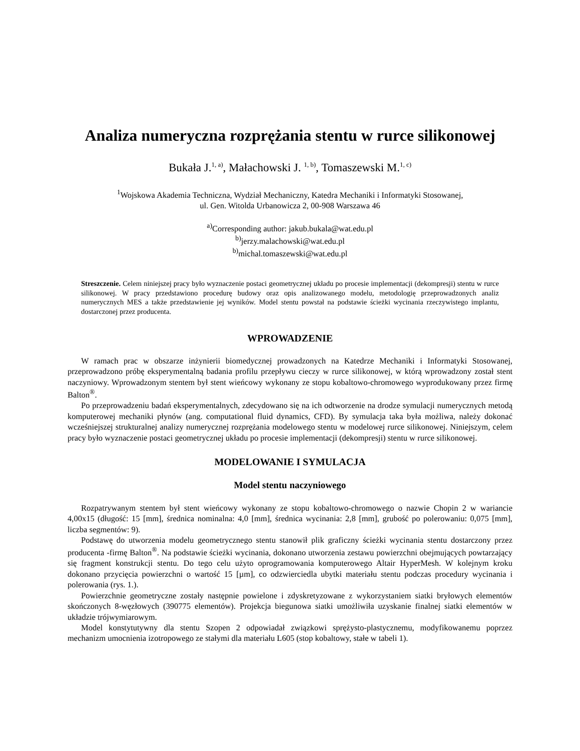Analiza numeryczna rozprężania stentu w rurce silikonowej
Bukała J.<sup>1, a)</sup>, Małachowski J. <sup>1, b)</sup>, Tomaszewski M.<sup>1, c)</sup>
<sup>1</sup> Wojskowa Akademia Techniczna, Wydział Mechaniczny, Katedra Mechaniki i Informatyki Stosowanej,
ul. Gen. Witolda Urbanowicza 2, 00-908 Warszawa 46
<sup>a)</sup> Corresponding author: jakub.bukala@wat.edu.pl
<sup>b)</sup> jerzy.malachowski@wat.edu.pl
<sup>b)</sup> michal.tomaszewski@wat.edu.pl
Streszczenie. Celem niniejszej pracy było wyznaczenie postaci geometrycznej układu po procesie implementacji (dekompresji) stentu w rurce silikonowej. W pracy przedstawiono procedurę budowy oraz opis analizowanego modelu, metodologię przeprowadzonych analiz numerycznych MES a także przedstawienie jej wyników. Model stentu powstał na podstawie ścieżki wycinania rzeczywistego implantu, dostarczonej przez producenta.
WPROWADZENIE
W ramach prac w obszarze inżynierii biomedycznej prowadzonych na Katedrze Mechaniki i Informatyki Stosowanej, przeprowadzono próbę eksperymentalną badania profilu przepływu cieczy w rurce silikonowej, w którą wprowadzony został stent naczyniowy. Wprowadzonym stentem był stent wieńcowy wykonany ze stopu kobaltowo-chromowego wyprodukowany przez firmę Balton<sup>®</sup>.
Po przeprowadzeniu badań eksperymentalnych, zdecydowano się na ich odtworzenie na drodze symulacji numerycznych metodą komputerowej mechaniki płynów (ang. computational fluid dynamics, CFD). By symulacja taka była możliwa, należy dokonać wcześniejszej strukturalnej analizy numerycznej rozprężania modelowego stentu w modelowej rurce silikonowej. Niniejszym, celem pracy było wyznaczenie postaci geometrycznej układu po procesie implementacji (dekompresji) stentu w rurce silikonowej.
MODELOWANIE I SYMULACJA
Model stentu naczyniowego
Rozpatrywanym stentem był stent wieńcowy wykonany ze stopu kobaltowo-chromowego o nazwie Chopin 2 w wariancie 4,00x15 (długość: 15 [mm], średnica nominalna: 4,0 [mm], średnica wycinania: 2,8 [mm], grubość po polerowaniu: 0,075 [mm], liczba segmentów: 9).
Podstawę do utworzenia modelu geometrycznego stentu stanowił plik graficzny ścieżki wycinania stentu dostarczony przez producenta -firmę Balton<sup>®</sup>. Na podstawie ścieżki wycinania, dokonano utworzenia zestawu powierzchni obejmujących powtarzający się fragment konstrukcji stentu. Do tego celu użyto oprogramowania komputerowego Altair HyperMesh. W kolejnym kroku dokonano przycięcia powierzchni o wartość 15 [µm], co odzwierciedla ubytki materiału stentu podczas procedury wycinania i polerowania (rys. 1.).
Powierzchnie geometryczne zostały następnie powielone i zdyskretyzowane z wykorzystaniem siatki bryłowych elementów skończonych 8-węzłowych (390775 elementów). Projekcja biegunowa siatki umożliwiła uzyskanie finalnej siatki elementów w układzie trójwymiarowym.
Model konstytutywny dla stentu Szopen 2 odpowiadał związkowi sprężysto-plastycznemu, modyfikowanemu poprzez mechanizm umocnienia izotropowego ze stałymi dla materiału L605 (stop kobaltowy, stałe w tabeli 1).